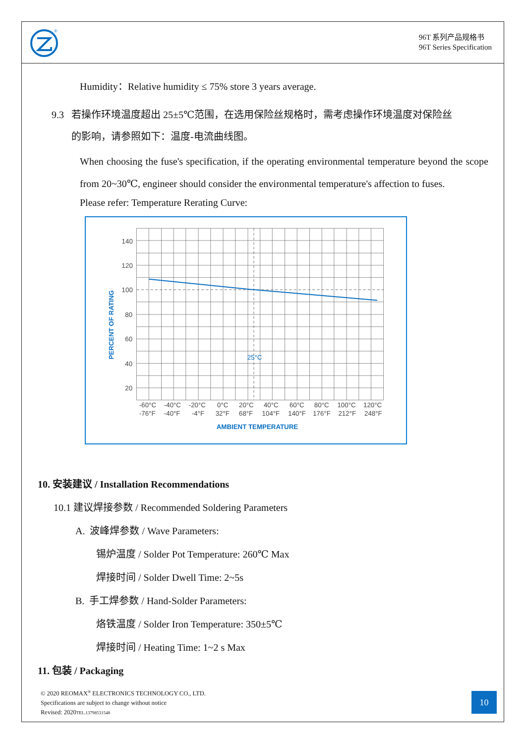®
96T 系列产品规格书
96T Series Specification
Humidity：Relative humidity ≤ 75% store 3 years average.
9.3 若操作环境温度超出 25±5℃范围，在选用保险丝规格时，需考虑操作环境温度对保险丝
的影响，请参照如下：温度-电流曲线图。
When choosing the fuse's specification, if the operating environmental temperature beyond the scope from 20~30℃, engineer should consider the environmental temperature's affection to fuses.
Please refer: Temperature Rerating Curve:
140
120
100
80
60
40
20
25°C
-60°C
-40°C
-20°C
0°C
20°C
40°C
60°C
80°C
100°C
120°C
-76°F
-40°F
-4°F
32°F
68°F
104°F
140°F
176°F
212°F
248°F
AMBIENT TEMPERATURE
PERCENT OF RATING
10. 安装建议 / Installation Recommendations
10.1 建议焊接参数 / Recommended Soldering Parameters
A. 波峰焊参数 / Wave Parameters:
锡炉温度 / Solder Pot Temperature: 260℃ Max
焊接时间 / Solder Dwell Time: 2~5s
B. 手工焊参数 / Hand-Solder Parameters:
烙铁温度 / Solder Iron Temperature: 350±5℃
焊接时间 / Heating Time: 1~2 s Max
11. 包装 / Packaging
© 2020 REOMAX<sup>®</sup> ELECTRONICS TECHNOLOGY CO., LTD.
Specifications are subject to change without notice
Revised: 2020TEL.13798531548
10